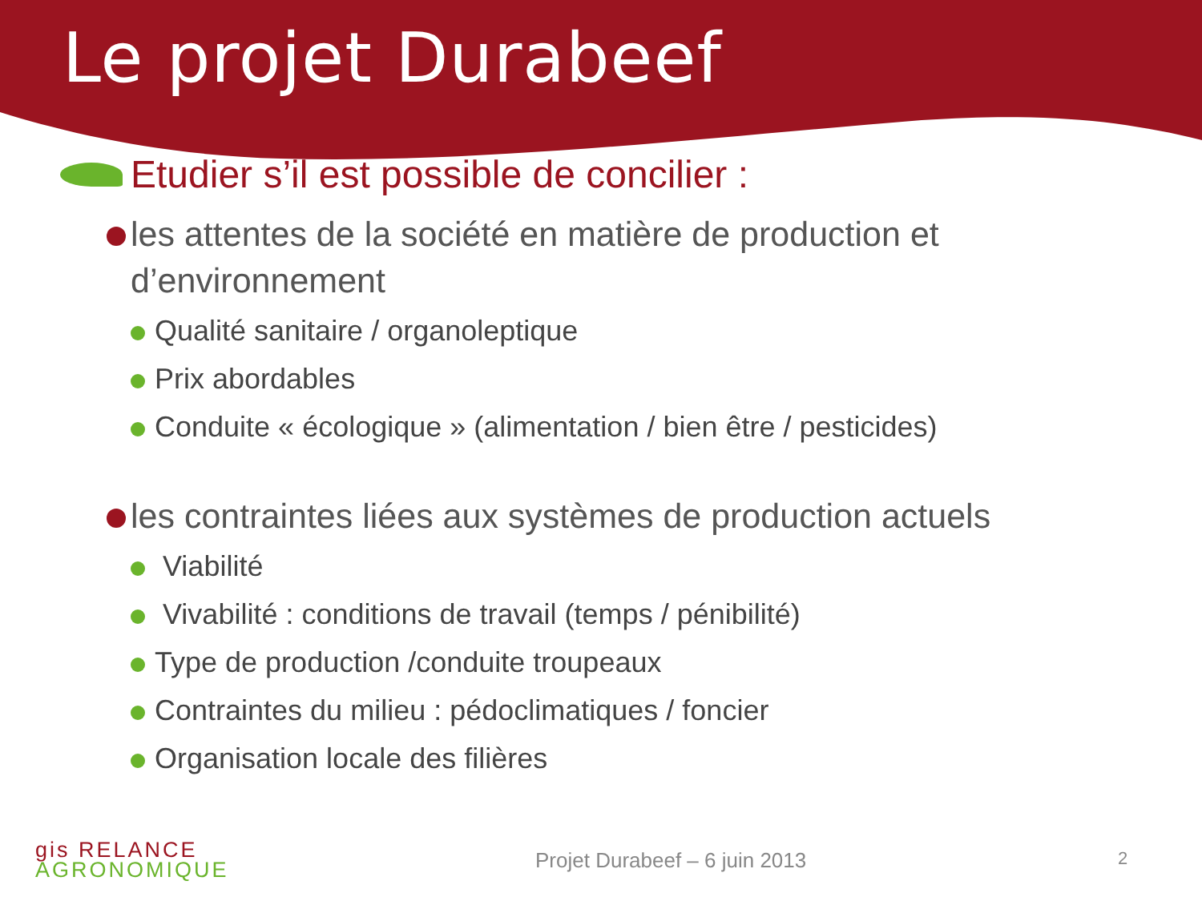Le projet Durabeef
Etudier s’il est possible de concilier :
les attentes de la société en matière de production et d’environnement
Qualité sanitaire / organoleptique
Prix abordables
Conduite « écologique » (alimentation / bien être / pesticides)
les contraintes liées aux systèmes de production actuels
Viabilité
Vivabilité : conditions de travail (temps / pénibilité)
Type de production /conduite troupeaux
Contraintes du milieu : pédoclimatiques / foncier
Organisation locale des filières
gis RELANCE
AGRONOMIQUE
Projet Durabeef – 6 juin 2013 2